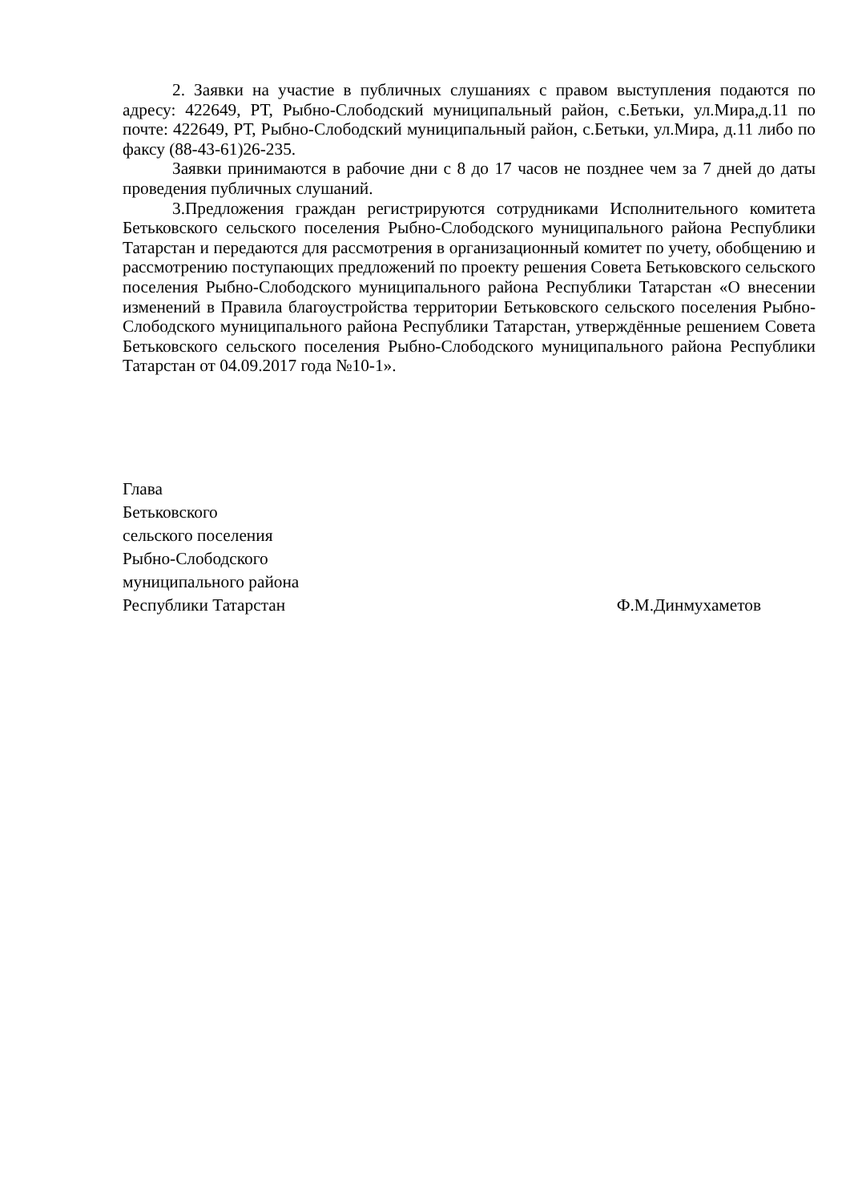2. Заявки на участие в публичных слушаниях с правом выступления подаются по адресу: 422649, РТ, Рыбно-Слободский муниципальный район, с.Бетьки, ул.Мира,д.11 по почте: 422649, РТ, Рыбно-Слободский муниципальный район, с.Бетьки, ул.Мира, д.11 либо по факсу (88-43-61)26-235.
Заявки принимаются в рабочие дни с 8 до 17 часов не позднее чем за 7 дней до даты проведения публичных слушаний.
3.Предложения граждан регистрируются сотрудниками Исполнительного комитета Бетьковского сельского поселения Рыбно-Слободского муниципального района Республики Татарстан и передаются для рассмотрения в организационный комитет по учету, обобщению и рассмотрению поступающих предложений по проекту решения Совета Бетьковского сельского поселения Рыбно-Слободского муниципального района Республики Татарстан «О внесении изменений в Правила благоустройства территории Бетьковского сельского поселения Рыбно-Слободского муниципального района Республики Татарстан, утверждённые решением Совета Бетьковского сельского поселения Рыбно-Слободского муниципального района Республики Татарстан от 04.09.2017 года №10-1».
Глава
Бетьковского
сельского поселения
Рыбно-Слободского
муниципального района
Республики Татарстан Ф.М.Динмухаметов